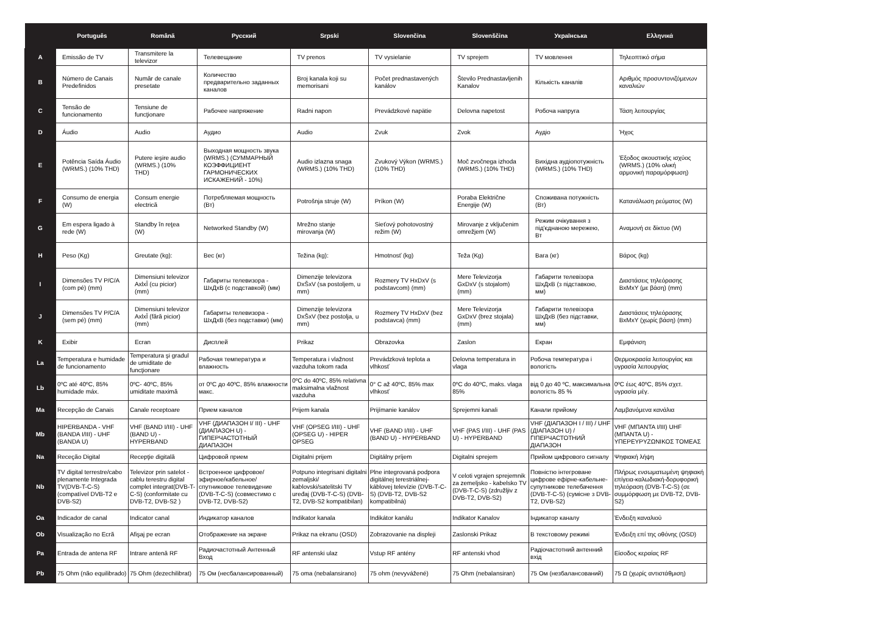| | Português | Română | Русский | Srpski | Slovenčina | Slovenščina | Українська | Ελληνικά |
| --- | --- | --- | --- | --- | --- | --- | --- | --- |
| A | Emissão de TV | Transmitere la televizor | Телевещание | TV prenos | TV vysielanie | TV sprejem | TV мовлення | Τηλεοπτικό σήμα |
| B | Número de Canais Predefinidos | Număr de canale presetate | Количество предварительно заданных каналов | Broj kanala koji su memorisani | Počet prednastavených kanálov | Število Prednastavljenih Kanalov | Кількість каналів | Αριθμός προσυντονιζόμενων καναλιών |
| C | Tensão de funcionamento | Tensiune de funcţionare | Рабочее напряжение | Radni napon | Prevádzkové napätie | Delovna napetost | Робоча напруга | Τάση λειτουργίας |
| D | Áudio | Audio | Аудио | Audio | Zvuk | Zvok | Аудіо | Ήχος |
| E | Potência Saída Áudio (WRMS.) (10% THD) | Putere ieşire audio (WRMS.) (10% THD) | Выходная мощность звука (WRMS.) (СУММАРНЫЙ КОЭФФИЦИЕНТ ГАРМОНИЧЕСКИХ ИСКАЖЕНИЙ - 10%) | Audio izlazna snaga (WRMS.) (10% THD) | Zvukový Výkon (WRMS.) (10% THD) | Moč zvočnega izhoda (WRMS.) (10% THD) | Вихідна аудіопотужність (WRMS.) (10% THD) | Έξοδος ακουστικής ισχύος (WRMS.) (10% ολική αρμονική παραμόρφωση) |
| F | Consumo de energia (W) | Consum energie electrică | Потребляемая мощность (Вт) | Potrošnja struje (W) | Príkon (W) | Poraba Električne Energije (W) | Споживана потужність (Вт) | Κατανάλωση ρεύματος (W) |
| G | Em espera ligado à rede (W) | Standby în reţea (W) | Networked Standby (W) | Mrežno stanje mirovanja (W) | Sieťový pohotovostný režim (W) | Mirovanje z vključenim omrežjem (W) | Режим очікування з під'єднаною мережею, Вт | Αναμονή σε δίκτυο (W) |
| H | Peso (Kg) | Greutate (kg): | Вес (кг) | Težina (kg): | Hmotnosť (kg) | Teža (Kg) | Вага (кг) | Βάρος (kg) |
| I | Dimensões TV P/C/A (com pé) (mm) | Dimensiuni televizor AxlxÎ (cu picior) (mm) | Габариты телевизора - ШхДхВ (с подставкой) (мм) | Dimenzije televizora DxŠxV (sa postoljem, u mm) | Rozmery TV HxDxV (s podstavcom) (mm) | Mere Televizorja GxDxV (s stojalom) (mm) | Габарити телевізора ШхДхВ (з підставкою, мм) | Διαστάσεις τηλεόρασης ΒxΜxΥ (με βάση) (mm) |
| J | Dimensões TV P/C/A (sem pé) (mm) | Dimensiuni televizor AxlxÎ (fără picior) (mm) | Габариты телевизора - ШхДхВ (без подставки) (мм) | Dimenzije televizora DxŠxV (bez postolja, u mm) | Rozmery TV HxDxV (bez podstavca) (mm) | Mere Televizorja GxDxV (brez stojala) (mm) | Габарити телевізора ШхДхВ (без підставки, мм) | Διαστάσεις τηλεόρασης ΒxΜxΥ (χωρίς βάση) (mm) |
| K | Exibir | Ecran | Дисплей | Prikaz | Obrazovka | Zaslon | Екран | Εμφάνιση |
| La | Temperatura e humidade de funcionamento | Temperatura şi gradul de umiditate de funcţionare | Рабочая температура и влажность | Temperatura i vlažnost vazduha tokom rada | Prevádzková teplota a vlhkosť | Delovna temperatura in vlaga | Робоча температура і вологість | Θερμοκρασία λειτουργίας και υγρασία λειτουργίας |
| Lb | 0ºC até 40ºC, 85% humidade máx. | 0ºC- 40ºC, 85% umiditate maximă | от 0ºC до 40ºC, 85% влажности макс. | 0ºC do 40ºC, 85% relativna maksimalna vlažnost vazduha | 0° C až 40ºC, 85% max vlhkosť | 0ºC do 40ºC, maks. vlaga 85% | від 0 до 40 ºC, максимальна вологість 85 % | 0ºC έως 40ºC, 85% σχετ. υγρασία μέγ. |
| Ma | Recepção de Canais | Canale receptoare | Прием каналов | Prijem kanala | Prijímanie kanálov | Sprejemni kanali | Канали прийому | Λαμβανόμενα κανάλια |
| Mb | HIPERBANDA - VHF (BANDA I/III) - UHF (BANDA U) | VHF (BAND I/III) - UHF (BAND U) - HYPERBAND | VHF (ДИАПАЗОН I/ III) - UHF (ДИАПАЗОН U) - ГИПЕРЧАСТОТНЫЙ ДИАПАЗОН | VHF (OPSEG I/III) - UHF (OPSEG U) - HIPER OPSEG | VHF (BAND I/III) - UHF (BAND U) - HYPERBAND | VHF (PAS I/III) - UHF (PAS U) - HYPERBAND | VHF (ДІАПАЗОН I / III) / UHF (ДІАПАЗОН U) / ГІПЕРЧАСТОТНИЙ ДІАПАЗОН | VHF (ΜΠΑΝΤΑ I/III) UHF (ΜΠΑΝΤΑ U) - ΥΠΕΡΕΥΡΥΖΩΝΙΚΟΣ ΤΟΜΕΑΣ |
| Na | Receção Digital | Recepţie digitală | Цифровой прием | Digitalni prijem | Digitálny príjem | Digitalni sprejem | Прийом цифрового сигналу | Ψηφιακή λήψη |
| Nb | TV digital terrestre/cabo plenamente Integrada TV(DVB-T-C-S) (compatível DVB-T2 e DVB-S2) | Televizor prin satelot - cablu terestru digital complet integrat(DVB-T-C-S) (conformitate cu DVB-T2, DVB-S2 ) | Встроенное цифровое/ эфирное/кабельное/ спутниковое телевидение (DVB-T-C-S) (совместимо с DVB-T2, DVB-S2) | Potpuno integrisani digitalni zemaljski/ kablovski/satelitski TV uređaj (DVB-T-C-S) (DVB-T2, DVB-S2 kompatibilan) | Plne integrovaná podpora digitálnej terestriálnej-káblovej televízie (DVB-T-C-S) (DVB-T2, DVB-S2 kompatibilná) | V celoti vgrajen sprejemnik za zemeljsko - kabelsko TV (DVB-T-C-S) (združljiv z DVB-T2, DVB-S2) | Повністю інтегроване цифрове ефірне-кабельне-супутникове телебачення (DVB-T-C-S) (сумісне з DVB-T2, DVB-S2) | Πλήρως ενσωματωμένη ψηφιακή επίγεια-καλωδιακή-δορυφορική τηλεόραση (DVB-T-C-S) (σε συμμόρφωση με DVB-T2, DVB-S2) |
| Oa | Indicador de canal | Indicator canal | Индикатор каналов | Indikator kanala | Indikátor kanálu | Indikator Kanalov | Індикатор каналу | Ένδειξη καναλιού |
| Ob | Visualização no Ecrã | Afişaj pe ecran | Отображение на экране | Prikaz na ekranu (OSD) | Zobrazovanie na displeji | Zaslonski Prikaz | В текстовому режимі | Ένδειξη επί της οθόνης (OSD) |
| Pa | Entrada de antena RF | Intrare antenă RF | Радиочастотный Антенный Вход | RF antenski ulaz | Vstup RF antény | RF antenski vhod | Радіочастотний антенний вхід | Είσοδος κεραίας RF |
| Pb | 75 Ohm (não equilibrado) | 75 Ohm (dezechilibrat) | 75 Ом (несбалансированный) | 75 oma (nebalansirano) | 75 ohm (nevyvážené) | 75 Ohm (nebalansiran) | 75 Ом (незбалансований) | 75 Ω (χωρίς αντιστάθμιση) |